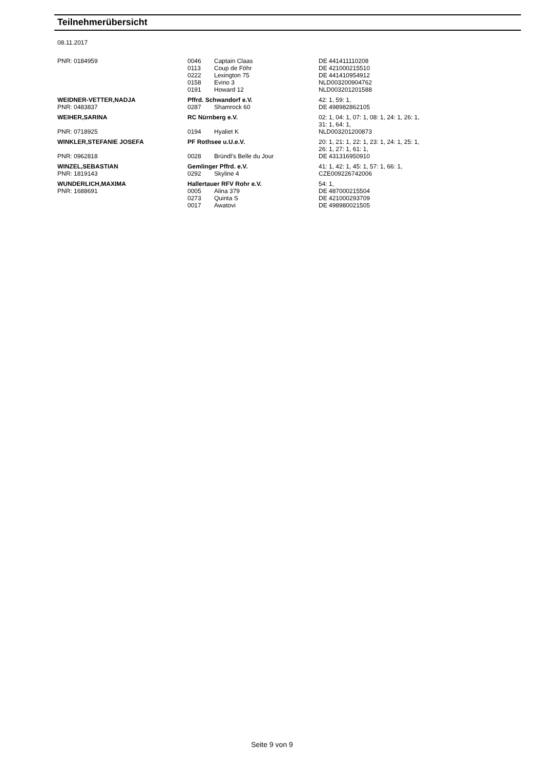Teilnehmerübersicht
08.11.2017
| PNR: 0184959 | 0046 | Captain Claas | DE 441411110208 |
| | 0113 | Coup de Föhr | DE 421000215510 |
| | 0222 | Lexington 75 | DE 441410954912 |
| | 0158 | Evino 3 | NLD003200904762 |
| | 0191 | Howard 12 | NLD003201201588 |
| WEIDNER-VETTER,NADJA | Pffrd. Schwandorf e.V. | | 42: 1, 59: 1, |
| PNR: 0483837 | 0287 | Shamrock 60 | DE 498982862105 |
| WEIHER,SARINA | RC Nürnberg e.V. | | 02: 1, 04: 1, 07: 1, 08: 1, 24: 1, 26: 1, 31: 1, 64: 1, |
| PNR: 0718925 | 0194 | Hyaliet K | NLD003201200873 |
| WINKLER,STEFANIE JOSEFA | PF Rothsee u.U.e.V. | | 20: 1, 21: 1, 22: 1, 23: 1, 24: 1, 25: 1, 26: 1, 27: 1, 61: 1, |
| PNR: 0962818 | 0028 | Bründl's Belle du Jour | DE 431316950910 |
| WINZEL,SEBASTIAN | Gemlinger Pffrd. e.V. | | 41: 1, 42: 1, 45: 1, 57: 1, 66: 1, |
| PNR: 1819143 | 0292 | Skyline 4 | CZE009226742006 |
| WUNDERLICH,MAXIMA | Hallertauer RFV Rohr e.V. | | 54: 1, |
| PNR: 1688691 | 0005 | Alina 379 | DE 487000215504 |
| | 0273 | Quinta S | DE 421000293709 |
| | 0017 | Awatovi | DE 498980021505 |
Seite 9 von 9